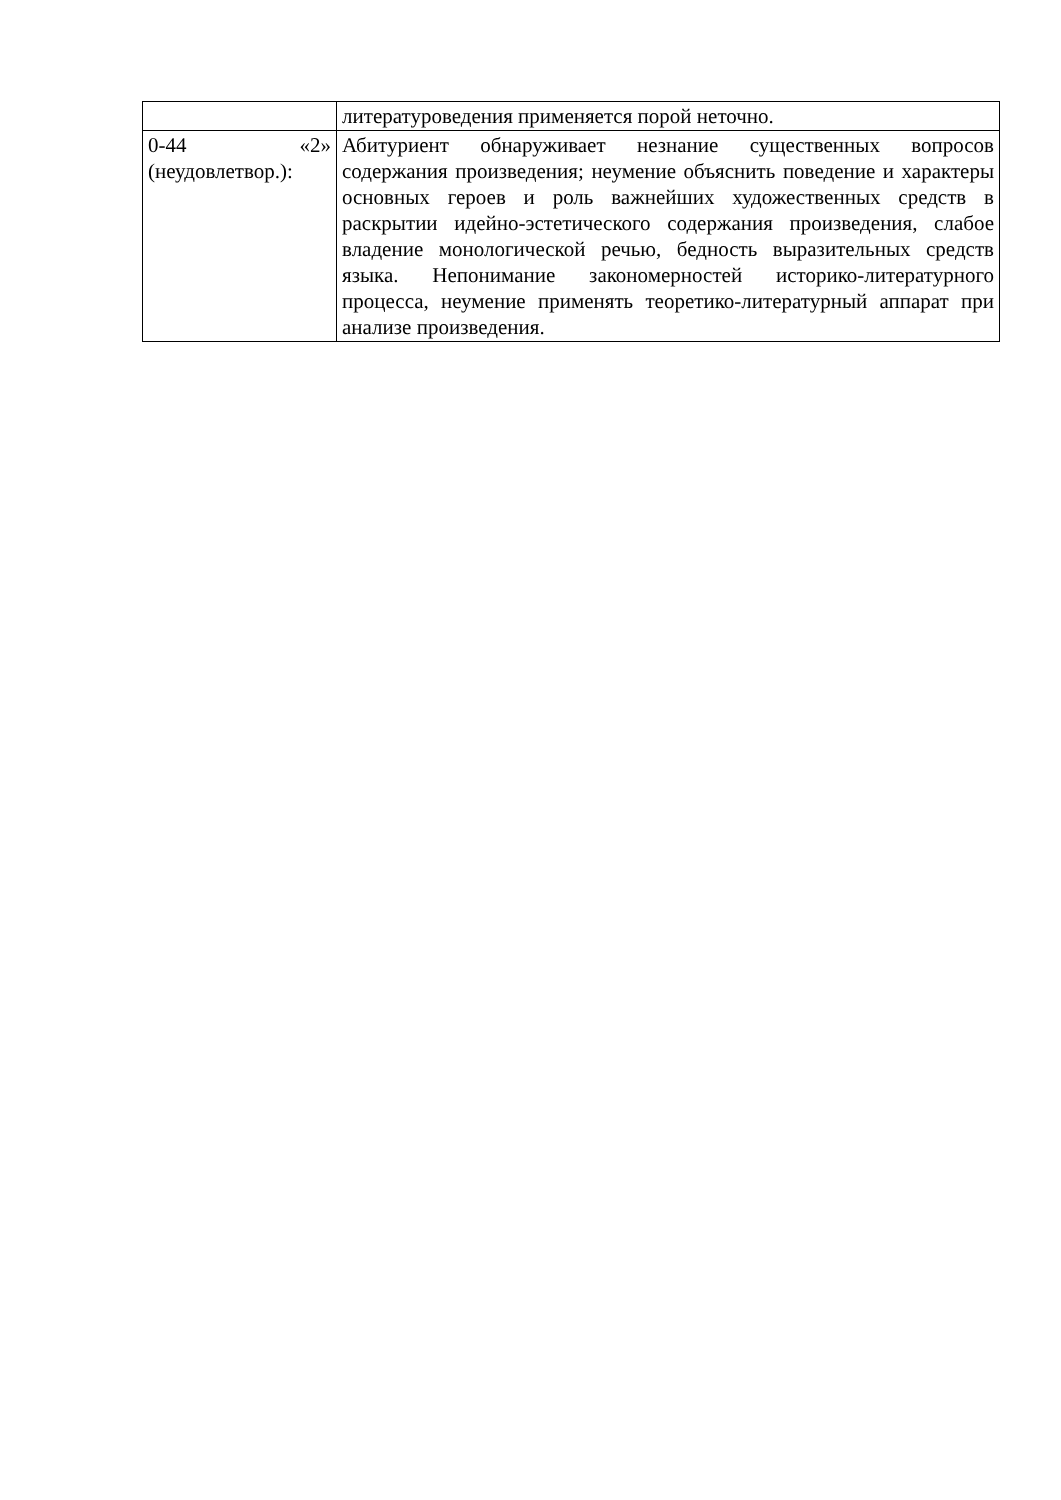| | литературоведения применяется порой неточно. |
| 0-44 «2» (неудовлетвор.): | Абитуриент обнаруживает незнание существенных вопросов содержания произведения; неумение объяснить поведение и характеры основных героев и роль важнейших художественных средств в раскрытии идейно-эстетического содержания произведения, слабое владение монологической речью, бедность выразительных средств языка. Непонимание закономерностей историко-литературного процесса, неумение применять теоретико-литературный аппарат при анализе произведения. |